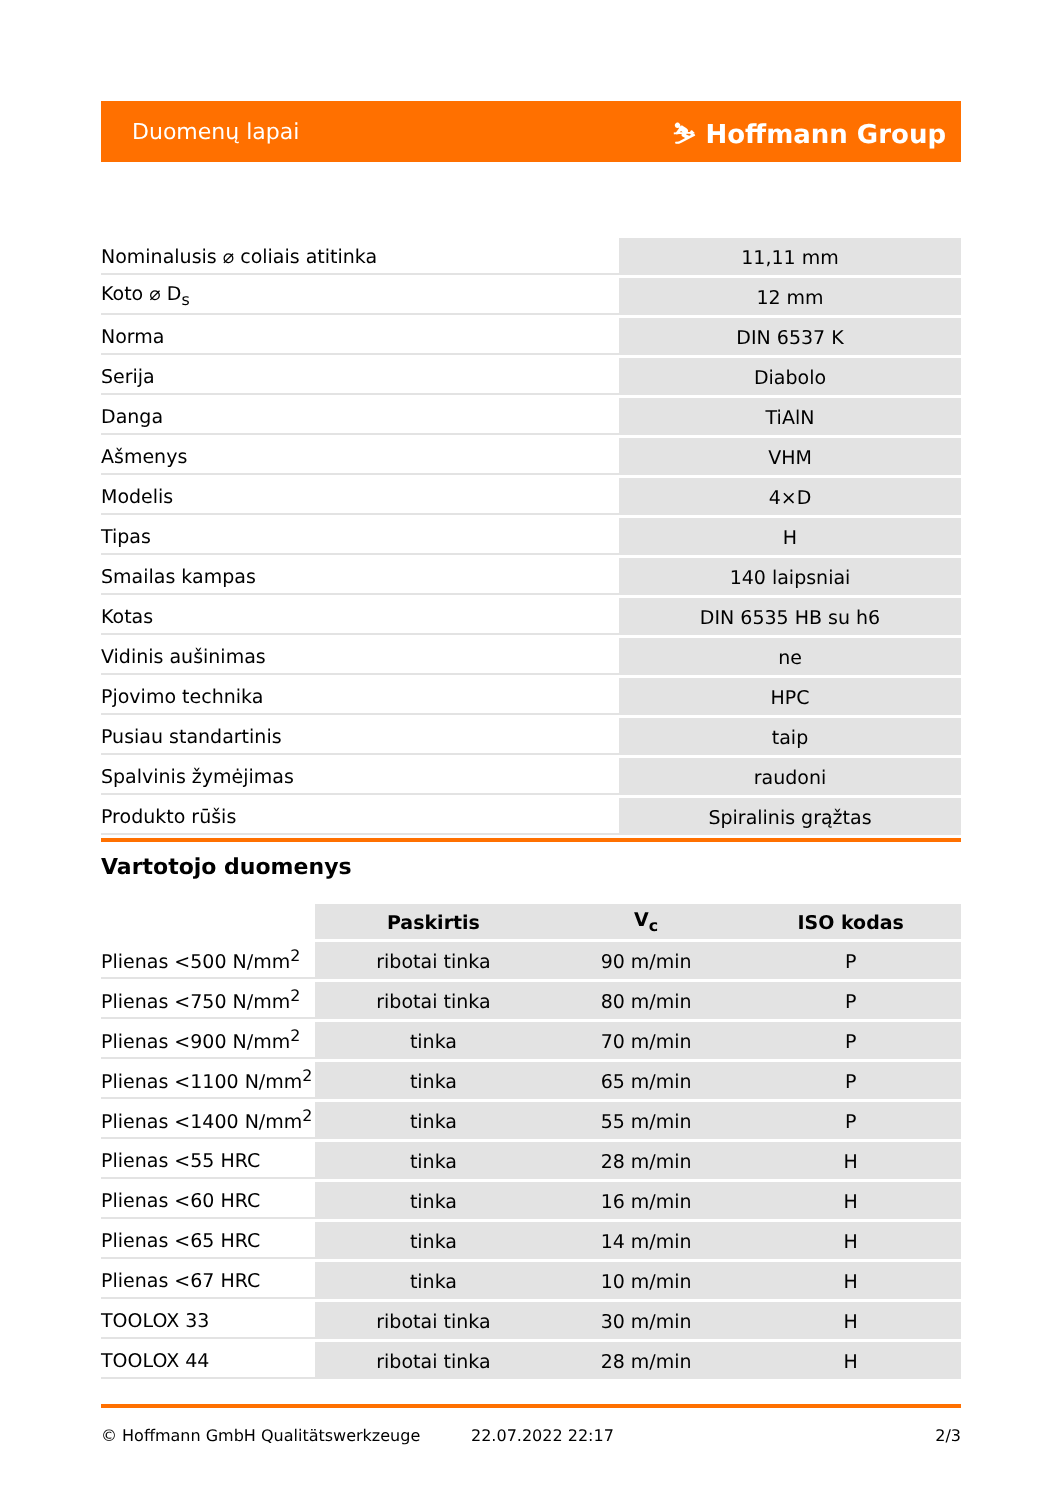Duomenų lapai ⛷ Hoffmann Group
| Nominalusis ⌀ coliais atitinka | 11,11 mm |
| Koto ⌀ D<sub>s</sub> | 12 mm |
| Norma | DIN 6537 K |
| Serija | Diabolo |
| Danga | TiAlN |
| Ašmenys | VHM |
| Modelis | 4×D |
| Tipas | H |
| Smailas kampas | 140 laipsniai |
| Kotas | DIN 6535 HB su h6 |
| Vidinis aušinimas | ne |
| Pjovimo technika | HPC |
| Pusiau standartinis | taip |
| Spalvinis žymėjimas | raudoni |
| Produkto rūšis | Spiralinis grąžtas |
Vartotojo duomenys
| | Paskirtis | V<sub>c</sub> | ISO kodas |
| --- | --- | --- | --- |
| Plienas <500 N/mm<sup>2</sup> | ribotai tinka | 90 m/min | P |
| Plienas <750 N/mm<sup>2</sup> | ribotai tinka | 80 m/min | P |
| Plienas <900 N/mm<sup>2</sup> | tinka | 70 m/min | P |
| Plienas <1100 N/mm<sup>2</sup> | tinka | 65 m/min | P |
| Plienas <1400 N/mm<sup>2</sup> | tinka | 55 m/min | P |
| Plienas <55 HRC | tinka | 28 m/min | H |
| Plienas <60 HRC | tinka | 16 m/min | H |
| Plienas <65 HRC | tinka | 14 m/min | H |
| Plienas <67 HRC | tinka | 10 m/min | H |
| TOOLOX 33 | ribotai tinka | 30 m/min | H |
| TOOLOX 44 | ribotai tinka | 28 m/min | H |
© Hoffmann GmbH Qualitätswerkzeuge 22.07.2022 22:17 2/3